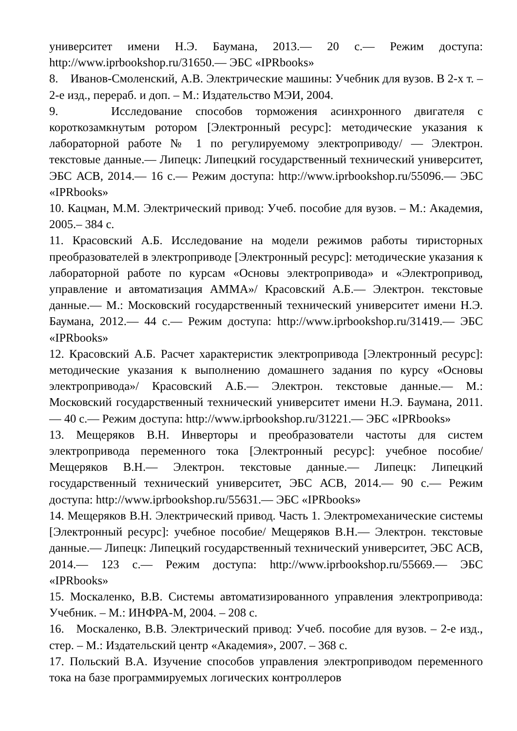университет имени Н.Э. Баумана, 2013.— 20 с.— Режим доступа: http://www.iprbookshop.ru/31650.— ЭБС «IPRbooks»
8. Иванов-Смоленский, А.В. Электрические машины: Учебник для вузов. В 2-х т. – 2-е изд., перераб. и доп. – М.: Издательство МЭИ, 2004.
9. Исследование способов торможения асинхронного двигателя с короткозамкнутым ротором [Электронный ресурс]: методические указания к лабораторной работе № 1 по регулируемому электроприводу/ — Электрон. текстовые данные.— Липецк: Липецкий государственный технический университет, ЭБС АСВ, 2014.— 16 с.— Режим доступа: http://www.iprbookshop.ru/55096.— ЭБС «IPRbooks»
10. Кацман, М.М. Электрический привод: Учеб. пособие для вузов. – М.: Академия, 2005.– 384 с.
11. Красовский А.Б. Исследование на модели режимов работы тиристорных преобразователей в электроприводе [Электронный ресурс]: методические указания к лабораторной работе по курсам «Основы электропривода» и «Электропривод, управление и автоматизация АММА»/ Красовский А.Б.— Электрон. текстовые данные.— М.: Московский государственный технический университет имени Н.Э. Баумана, 2012.— 44 с.— Режим доступа: http://www.iprbookshop.ru/31419.— ЭБС «IPRbooks»
12. Красовский А.Б. Расчет характеристик электропривода [Электронный ресурс]: методические указания к выполнению домашнего задания по курсу «Основы электропривода»/ Красовский А.Б.— Электрон. текстовые данные.— М.: Московский государственный технический университет имени Н.Э. Баумана, 2011.— 40 с.— Режим доступа: http://www.iprbookshop.ru/31221.— ЭБС «IPRbooks»
13. Мещеряков В.Н. Инверторы и преобразователи частоты для систем электропривода переменного тока [Электронный ресурс]: учебное пособие/ Мещеряков В.Н.— Электрон. текстовые данные.— Липецк: Липецкий государственный технический университет, ЭБС АСВ, 2014.— 90 с.— Режим доступа: http://www.iprbookshop.ru/55631.— ЭБС «IPRbooks»
14. Мещеряков В.Н. Электрический привод. Часть 1. Электромеханические системы [Электронный ресурс]: учебное пособие/ Мещеряков В.Н.— Электрон. текстовые данные.— Липецк: Липецкий государственный технический университет, ЭБС АСВ, 2014.— 123 с.— Режим доступа: http://www.iprbookshop.ru/55669.— ЭБС «IPRbooks»
15. Москаленко, В.В. Системы автоматизированного управления электропривода: Учебник. – М.: ИНФРА-М, 2004. – 208 с.
16. Москаленко, В.В. Электрический привод: Учеб. пособие для вузов. – 2-е изд., стер. – М.: Издательский центр «Академия», 2007. – 368 с.
17. Польский В.А. Изучение способов управления электроприводом переменного тока на базе программируемых логических контроллеров